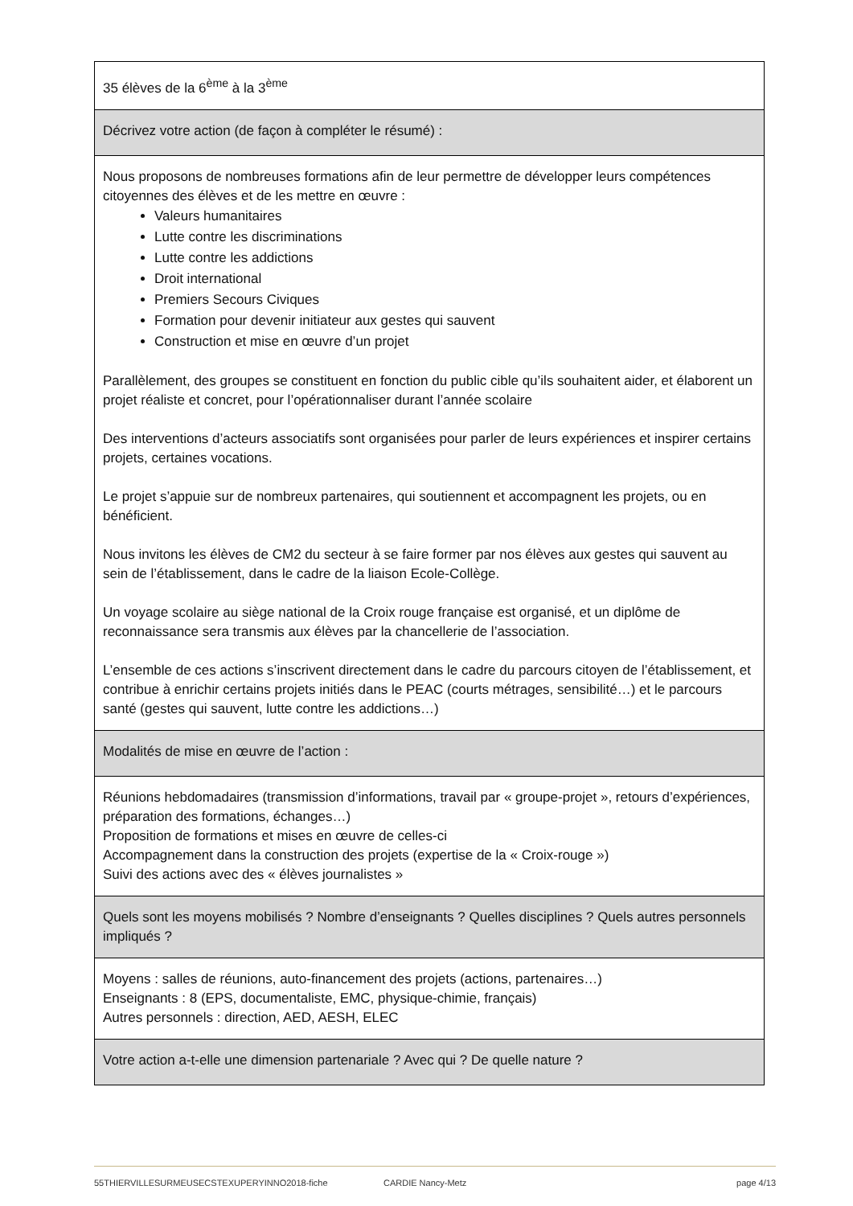| 35 élèves de la 6<sup>ème</sup> à la 3<sup>ème</sup> |
| Décrivez votre action (de façon à compléter le résumé) : |
| Nous proposons de nombreuses formations afin de leur permettre de développer leurs compétences citoyennes des élèves et de les mettre en œuvre : Valeurs humanitaires Lutte contre les discriminations Lutte contre les addictions Droit international Premiers Secours Civiques Formation pour devenir initiateur aux gestes qui sauvent Construction et mise en œuvre d’un projet Parallèlement, des groupes se constituent en fonction du public cible qu’ils souhaitent aider, et élaborent un projet réaliste et concret, pour l’opérationnaliser durant l’année scolaire Des interventions d’acteurs associatifs sont organisées pour parler de leurs expériences et inspirer certains projets, certaines vocations. Le projet s’appuie sur de nombreux partenaires, qui soutiennent et accompagnent les projets, ou en bénéficient. Nous invitons les élèves de CM2 du secteur à se faire former par nos élèves aux gestes qui sauvent au sein de l’établissement, dans le cadre de la liaison Ecole-Collège. Un voyage scolaire au siège national de la Croix rouge française est organisé, et un diplôme de reconnaissance sera transmis aux élèves par la chancellerie de l’association. L’ensemble de ces actions s’inscrivent directement dans le cadre du parcours citoyen de l’établissement, et contribue à enrichir certains projets initiés dans le PEAC (courts métrages, sensibilité…) et le parcours santé (gestes qui sauvent, lutte contre les addictions…) |
| Modalités de mise en œuvre de l’action : |
| Réunions hebdomadaires (transmission d’informations, travail par « groupe-projet », retours d’expériences, préparation des formations, échanges…) Proposition de formations et mises en œuvre de celles-ci Accompagnement dans la construction des projets (expertise de la « Croix-rouge ») Suivi des actions avec des « élèves journalistes » |
| Quels sont les moyens mobilisés ? Nombre d’enseignants ? Quelles disciplines ? Quels autres personnels impliqués ? |
| Moyens : salles de réunions, auto-financement des projets (actions, partenaires…) Enseignants : 8 (EPS, documentaliste, EMC, physique-chimie, français) Autres personnels : direction, AED, AESH, ELEC |
| Votre action a-t-elle une dimension partenariale ? Avec qui ? De quelle nature ? |
55THIERVILLESURMEUSECSTEXUPERYINNO2018-fiche CARDIE Nancy-Metz page 4/13